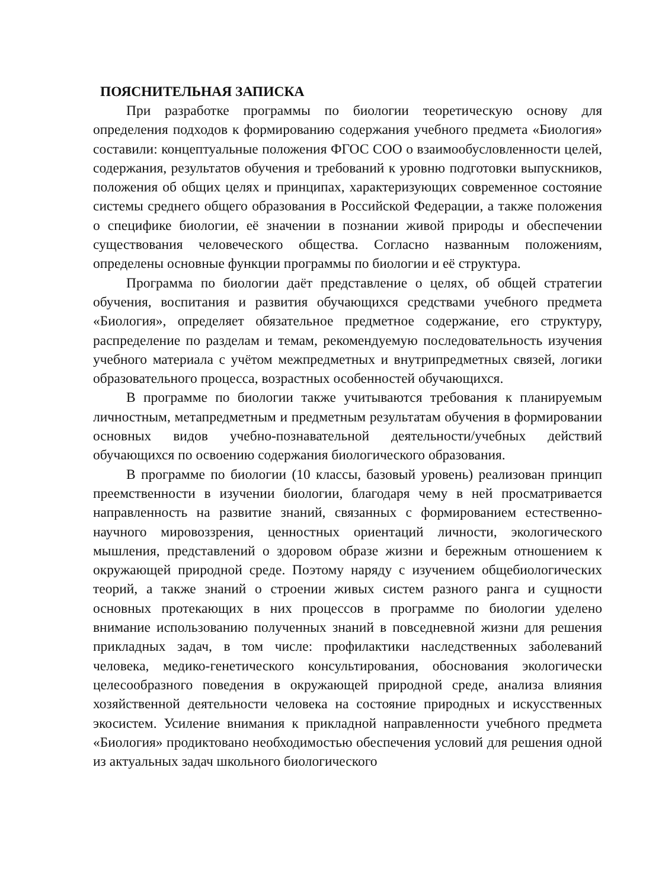ПОЯСНИТЕЛЬНАЯ ЗАПИСКА
При разработке программы по биологии теоретическую основу для определения подходов к формированию содержания учебного предмета «Биология» составили: концептуальные положения ФГОС СОО о взаимообусловленности целей, содержания, результатов обучения и требований к уровню подготовки выпускников, положения об общих целях и принципах, характеризующих современное состояние системы среднего общего образования в Российской Федерации, а также положения о специфике биологии, её значении в познании живой природы и обеспечении существования человеческого общества. Согласно названным положениям, определены основные функции программы по биологии и её структура.
Программа по биологии даёт представление о целях, об общей стратегии обучения, воспитания и развития обучающихся средствами учебного предмета «Биология», определяет обязательное предметное содержание, его структуру, распределение по разделам и темам, рекомендуемую последовательность изучения учебного материала с учётом межпредметных и внутрипредметных связей, логики образовательного процесса, возрастных особенностей обучающихся.
В программе по биологии также учитываются требования к планируемым личностным, метапредметным и предметным результатам обучения в формировании основных видов учебно-познавательной деятельности/учебных действий обучающихся по освоению содержания биологического образования.
В программе по биологии (10 классы, базовый уровень) реализован принцип преемственности в изучении биологии, благодаря чему в ней просматривается направленность на развитие знаний, связанных с формированием естественно-научного мировоззрения, ценностных ориентаций личности, экологического мышления, представлений о здоровом образе жизни и бережным отношением к окружающей природной среде. Поэтому наряду с изучением общебиологических теорий, а также знаний о строении живых систем разного ранга и сущности основных протекающих в них процессов в программе по биологии уделено внимание использованию полученных знаний в повседневной жизни для решения прикладных задач, в том числе: профилактики наследственных заболеваний человека, медико-генетического консультирования, обоснования экологически целесообразного поведения в окружающей природной среде, анализа влияния хозяйственной деятельности человека на состояние природных и искусственных экосистем. Усиление внимания к прикладной направленности учебного предмета «Биология» продиктовано необходимостью обеспечения условий для решения одной из актуальных задач школьного биологического